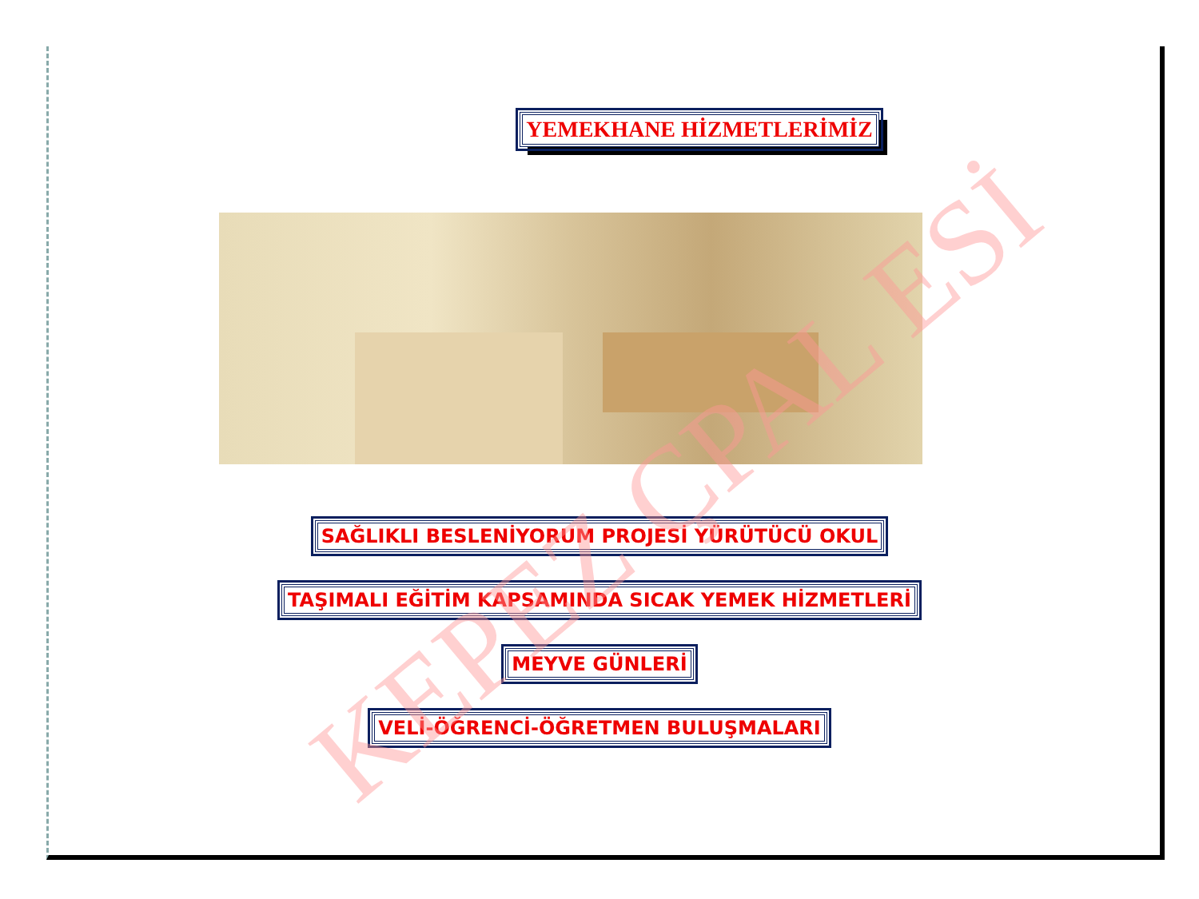YEMEKHANE HİZMETLERİMİZ
SAĞLIKLI BESLENİYORUM PROJESİ YÜRÜTÜCÜ OKUL
TAŞIMALI EĞİTİM KAPSAMINDA SICAK YEMEK HİZMETLERİ
MEYVE GÜNLERİ
VELİ-ÖĞRENCİ-ÖĞRETMEN BULUŞMALARI
KEPEZ ÇPAL ESİ